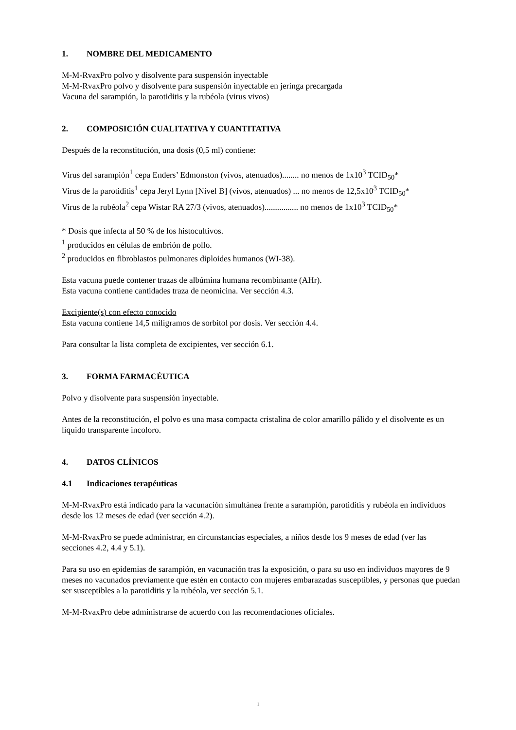1. NOMBRE DEL MEDICAMENTO
M-M-RvaxPro polvo y disolvente para suspensión inyectable
M-M-RvaxPro polvo y disolvente para suspensión inyectable en jeringa precargada
Vacuna del sarampión, la parotiditis y la rubéola (virus vivos)
2. COMPOSICIÓN CUALITATIVA Y CUANTITATIVA
Después de la reconstitución, una dosis (0,5 ml) contiene:
Virus del sarampión<sup>1</sup> cepa Enders’ Edmonston (vivos, atenuados)........ no menos de 1x10<sup>3</sup> TCID<sub>50</sub>*
Virus de la parotiditis<sup>1</sup> cepa Jeryl Lynn [Nivel B] (vivos, atenuados) ... no menos de 12,5x10<sup>3</sup> TCID<sub>50</sub>*
Virus de la rubéola<sup>2</sup> cepa Wistar RA 27/3 (vivos, atenuados)................ no menos de 1x10<sup>3</sup> TCID<sub>50</sub>*
* Dosis que infecta al 50 % de los histocultivos.
<sup>1</sup> producidos en células de embrión de pollo.
<sup>2</sup> producidos en fibroblastos pulmonares diploides humanos (WI-38).
Esta vacuna puede contener trazas de albúmina humana recombinante (AHr).
Esta vacuna contiene cantidades traza de neomicina. Ver sección 4.3.
Excipiente(s) con efecto conocido
Esta vacuna contiene 14,5 milígramos de sorbitol por dosis. Ver sección 4.4.
Para consultar la lista completa de excipientes, ver sección 6.1.
3. FORMA FARMACÉUTICA
Polvo y disolvente para suspensión inyectable.
Antes de la reconstitución, el polvo es una masa compacta cristalina de color amarillo pálido y el disolvente es un líquido transparente incoloro.
4. DATOS CLÍNICOS
4.1 Indicaciones terapéuticas
M-M-RvaxPro está indicado para la vacunación simultánea frente a sarampión, parotiditis y rubéola en individuos desde los 12 meses de edad (ver sección 4.2).
M-M-RvaxPro se puede administrar, en circunstancias especiales, a niños desde los 9 meses de edad (ver las secciones 4.2, 4.4 y 5.1).
Para su uso en epidemias de sarampión, en vacunación tras la exposición, o para su uso en individuos mayores de 9 meses no vacunados previamente que estén en contacto con mujeres embarazadas susceptibles, y personas que puedan ser susceptibles a la parotiditis y la rubéola, ver sección 5.1.
M-M-RvaxPro debe administrarse de acuerdo con las recomendaciones oficiales.
1